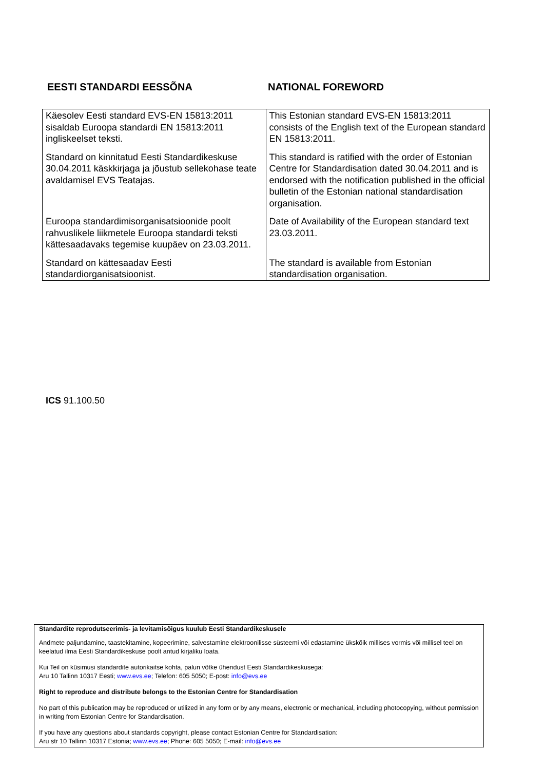EESTI STANDARDI EESSÕNA NATIONAL FOREWORD
| Käesolev Eesti standard EVS-EN 15813:2011 sisaldab Euroopa standardi EN 15813:2011 ingliskeelset teksti. | This Estonian standard EVS-EN 15813:2011 consists of the English text of the European standard EN 15813:2011. |
| Standard on kinnitatud Eesti Standardikeskuse 30.04.2011 käskkirjaga ja jõustub sellekohase teate avaldamisel EVS Teatajas. | This standard is ratified with the order of Estonian Centre for Standardisation dated 30.04.2011 and is endorsed with the notification published in the official bulletin of the Estonian national standardisation organisation. |
| Euroopa standardimisorganisatsioonide poolt rahvuslikele liikmetele Euroopa standardi teksti kättesaadavaks tegemise kuupäev on 23.03.2011. | Date of Availability of the European standard text 23.03.2011. |
| Standard on kättesaadav Eesti standardiorganisatsioonist. | The standard is available from Estonian standardisation organisation. |
ICS 91.100.50
Standardite reprodutseerimis- ja levitamisõigus kuulub Eesti Standardikeskusele
Andmete paljundamine, taastekitamine, kopeerimine, salvestamine elektroonilisse süsteemi või edastamine ükskõik millises vormis või millisel teel on keelatud ilma Eesti Standardikeskuse poolt antud kirjaliku loata.
Kui Teil on küsimusi standardite autorikaitse kohta, palun võtke ühendust Eesti Standardikeskusega:
Aru 10 Tallinn 10317 Eesti; www.evs.ee; Telefon: 605 5050; E-post: info@evs.ee
Right to reproduce and distribute belongs to the Estonian Centre for Standardisation
No part of this publication may be reproduced or utilized in any form or by any means, electronic or mechanical, including photocopying, without permission in writing from Estonian Centre for Standardisation.
If you have any questions about standards copyright, please contact Estonian Centre for Standardisation:
Aru str 10 Tallinn 10317 Estonia; www.evs.ee; Phone: 605 5050; E-mail: info@evs.ee